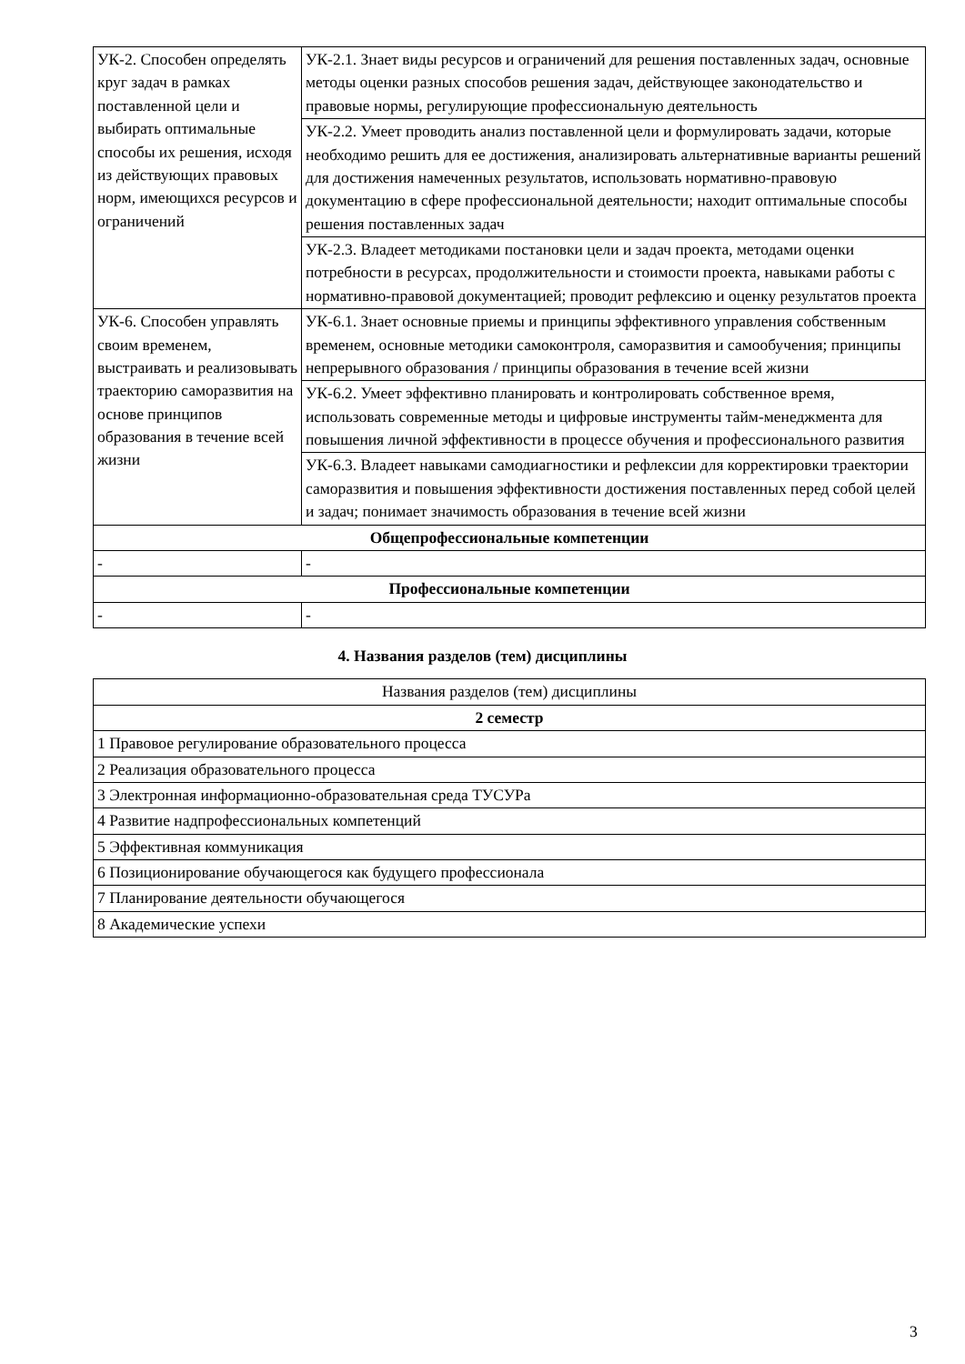| УК-2. Способен определять круг задач в рамках поставленной цели и выбирать оптимальные способы их решения, исходя из действующих правовых норм, имеющихся ресурсов и ограничений | УК-2.1. Знает виды ресурсов и ограничений для решения поставленных задач, основные методы оценки разных способов решения задач, действующее законодательство и правовые нормы, регулирующие профессиональную деятельность |
| | УК-2.2. Умеет проводить анализ поставленной цели и формулировать задачи, которые необходимо решить для ее достижения, анализировать альтернативные варианты решений для достижения намеченных результатов, использовать нормативно-правовую документацию в сфере профессиональной деятельности; находит оптимальные способы решения поставленных задач |
| | УК-2.3. Владеет методиками постановки цели и задач проекта, методами оценки потребности в ресурсах, продолжительности и стоимости проекта, навыками работы с нормативно-правовой документацией; проводит рефлексию и оценку результатов проекта |
| УК-6. Способен управлять своим временем, выстраивать и реализовывать траекторию саморазвития на основе принципов образования в течение всей жизни | УК-6.1. Знает основные приемы и принципы эффективного управления собственным временем, основные методики самоконтроля, саморазвития и самообучения; принципы непрерывного образования / принципы образования в течение всей жизни |
| | УК-6.2. Умеет эффективно планировать и контролировать собственное время, использовать современные методы и цифровые инструменты тайм-менеджмента для повышения личной эффективности в процессе обучения и профессионального развития |
| | УК-6.3. Владеет навыками самодиагностики и рефлексии для корректировки траектории саморазвития и повышения эффективности достижения поставленных перед собой целей и задач; понимает значимость образования в течение всей жизни |
| Общепрофессиональные компетенции | |
| - | - |
| Профессиональные компетенции | |
| - | - |
4. Названия разделов (тем) дисциплины
| Названия разделов (тем) дисциплины |
| 2 семестр |
| 1 Правовое регулирование образовательного процесса |
| 2 Реализация образовательного процесса |
| 3 Электронная информационно-образовательная среда ТУСУРа |
| 4 Развитие надпрофессиональных компетенций |
| 5 Эффективная коммуникация |
| 6 Позиционирование обучающегося как будущего профессионала |
| 7 Планирование деятельности обучающегося |
| 8 Академические успехи |
3